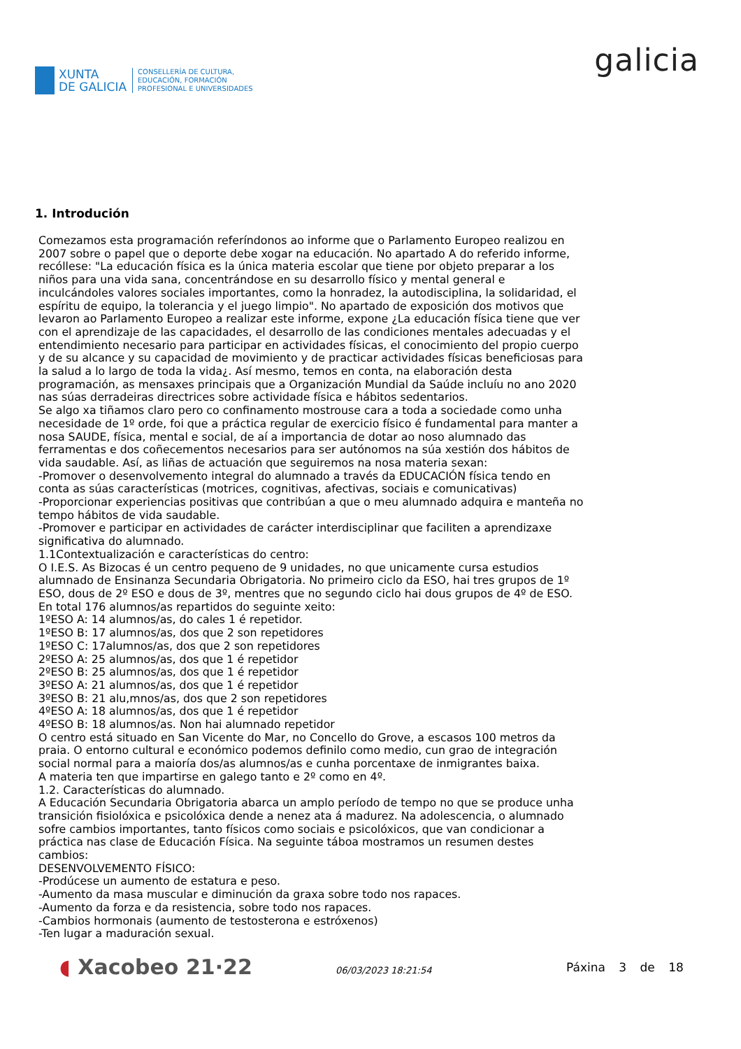XUNTA
DE GALICIA
CONSELLERÍA DE CULTURA,
EDUCACIÓN, FORMACIÓN
PROFESIONAL E UNIVERSIDADES
galicia
1. Introdución
Comezamos esta programación referíndonos ao informe que o Parlamento Europeo realizou en 2007 sobre o papel que o deporte debe xogar na educación. No apartado A do referido informe, recóllese: "La educación física es la única materia escolar que tiene por objeto preparar a los niños para una vida sana, concentrándose en su desarrollo físico y mental general e inculcándoles valores sociales importantes, como la honradez, la autodisciplina, la solidaridad, el espíritu de equipo, la tolerancia y el juego limpio". No apartado de exposición dos motivos que levaron ao Parlamento Europeo a realizar este informe, expone ¿La educación física tiene que ver con el aprendizaje de las capacidades, el desarrollo de las condiciones mentales adecuadas y el entendimiento necesario para participar en actividades físicas, el conocimiento del propio cuerpo y de su alcance y su capacidad de movimiento y de practicar actividades físicas beneficiosas para la salud a lo largo de toda la vida¿. Así mesmo, temos en conta, na elaboración desta programación, as mensaxes principais que a Organización Mundial da Saúde incluíu no ano 2020 nas súas derradeiras directrices sobre actividade física e hábitos sedentarios.
Se algo xa tiñamos claro pero co confinamento mostrouse cara a toda a sociedade como unha necesidade de 1º orde, foi que a práctica regular de exercicio físico é fundamental para manter a nosa SAUDE, física, mental e social, de aí a importancia de dotar ao noso alumnado das ferramentas e dos coñecementos necesarios para ser autónomos na súa xestión dos hábitos de vida saudable. Así, as liñas de actuación que seguiremos na nosa materia sexan:
-Promover o desenvolvemento integral do alumnado a través da EDUCACIÓN física tendo en conta as súas características (motrices, cognitivas, afectivas, sociais e comunicativas)
-Proporcionar experiencias positivas que contribúan a que o meu alumnado adquira e manteña no tempo hábitos de vida saudable.
-Promover e participar en actividades de carácter interdisciplinar que faciliten a aprendizaxe significativa do alumnado.
1.1Contextualización e características do centro:
O I.E.S. As Bizocas é un centro pequeno de 9 unidades, no que unicamente cursa estudios alumnado de Ensinanza Secundaria Obrigatoria. No primeiro ciclo da ESO, hai tres grupos de 1º ESO, dous de 2º ESO e dous de 3º, mentres que no segundo ciclo hai dous grupos de 4º de ESO. En total 176 alumnos/as repartidos do seguinte xeito:
1ºESO A: 14 alumnos/as, do cales 1 é repetidor.
1ºESO B: 17 alumnos/as, dos que 2 son repetidores
1ºESO C: 17alumnos/as, dos que 2 son repetidores
2ºESO A: 25 alumnos/as, dos que 1 é repetidor
2ºESO B: 25 alumnos/as, dos que 1 é repetidor
3ºESO A: 21 alumnos/as, dos que 1 é repetidor
3ºESO B: 21 alu,mnos/as, dos que 2 son repetidores
4ºESO A: 18 alumnos/as, dos que 1 é repetidor
4ºESO B: 18 alumnos/as. Non hai alumnado repetidor
O centro está situado en San Vicente do Mar, no Concello do Grove, a escasos 100 metros da praia. O entorno cultural e económico podemos definilo como medio, cun grao de integración social normal para a maioría dos/as alumnos/as e cunha porcentaxe de inmigrantes baixa.
A materia ten que impartirse en galego tanto e 2º como en 4º.
1.2. Características do alumnado.
A Educación Secundaria Obrigatoria abarca un amplo período de tempo no que se produce unha transición fisiolóxica e psicolóxica dende a nenez ata á madurez. Na adolescencia, o alumnado sofre cambios importantes, tanto físicos como sociais e psicolóxicos, que van condicionar a práctica nas clase de Educación Física. Na seguinte táboa mostramos un resumen destes cambios:
DESENVOLVEMENTO FÍSICO:
-Prodúcese un aumento de estatura e peso.
-Aumento da masa muscular e diminución da graxa sobre todo nos rapaces.
-Aumento da forza e da resistencia, sobre todo nos rapaces.
-Cambios hormonais (aumento de testosterona e estróxenos)
-Ten lugar a maduración sexual.
◖ Xacobeo 21·22
06/03/2023 18:21:54
Páxina 3 de 18